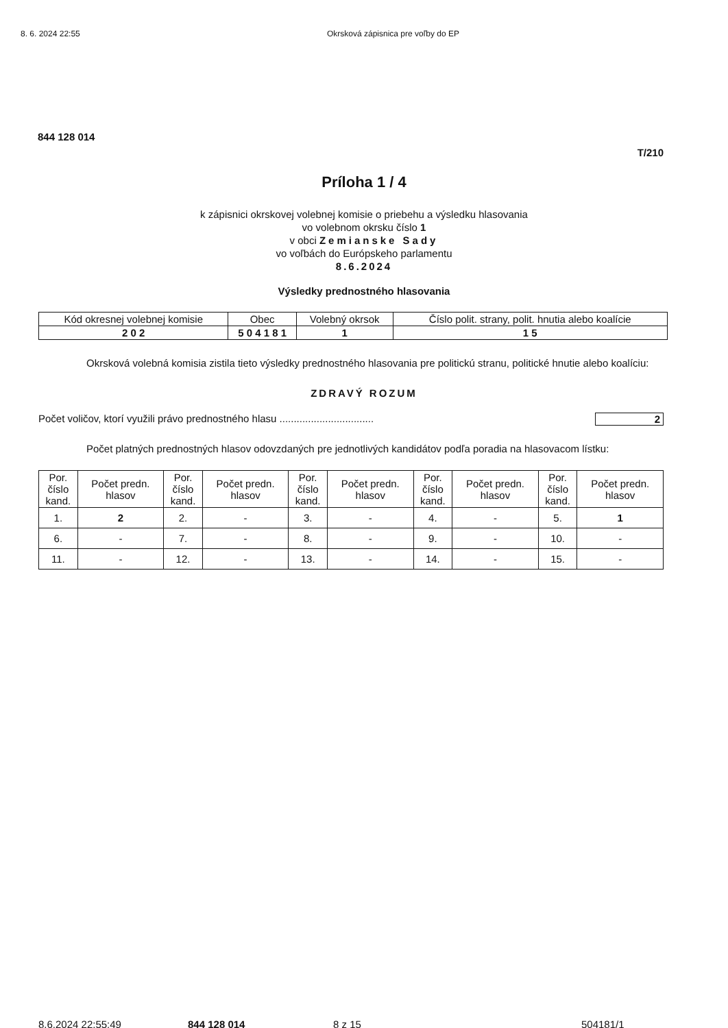8. 6. 2024 22:55 Okrsková zápisnica pre voľby do EP
844 128 014
T/210
Príloha 1 / 4
k zápisnici okrskovej volebnej komisie o priebehu a výsledku hlasovania
vo volebnom okrsku číslo 1
v obci Zemianske Sady
vo voľbách do Európskeho parlamentu
8.6.2024
Výsledky prednostného hlasovania
| Kód okresnej volebnej komisie | Obec | Volebný okrsok | Číslo polit. strany, polit. hnutia alebo koalície |
| --- | --- | --- | --- |
| 2 0 2 | 5 0 4 1 8 1 | 1 | 1 5 |
Okrsková volebná komisia zistila tieto výsledky prednostného hlasovania pre politickú stranu, politické hnutie alebo koalíciu:
ZDRAVÝ ROZUM
Počet voličov, ktorí využili právo prednostného hlasu ................................. 2
Počet platných prednostných hlasov odovzdaných pre jednotlivých kandidátov podľa poradia na hlasovacom lístku:
| Por. číslo kand. | Počet predn. hlasov | Por. číslo kand. | Počet predn. hlasov | Por. číslo kand. | Počet predn. hlasov | Por. číslo kand. | Počet predn. hlasov | Por. číslo kand. | Počet predn. hlasov |
| --- | --- | --- | --- | --- | --- | --- | --- | --- | --- |
| 1. | 2 | 2. | - | 3. | - | 4. | - | 5. | 1 |
| 6. | - | 7. | - | 8. | - | 9. | - | 10. | - |
| 11. | - | 12. | - | 13. | - | 14. | - | 15. | - |
8.6.2024 22:55:49 844 128 014 8 z 15 504181/1